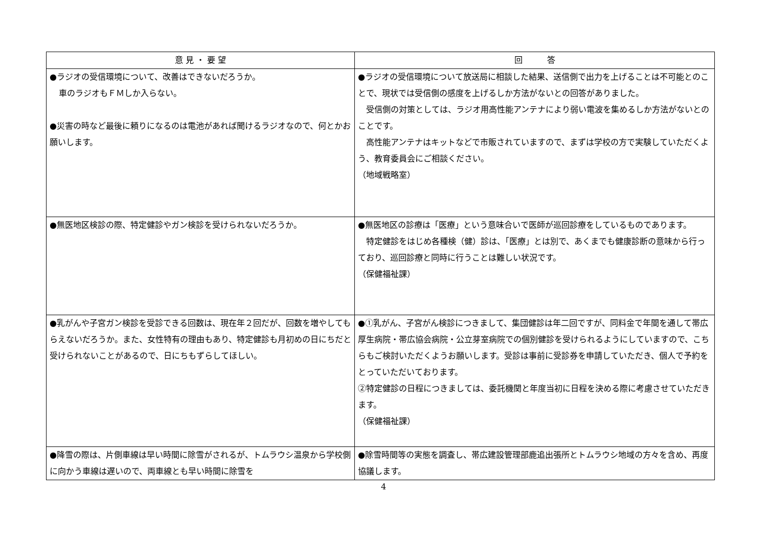| 意 見 ・ 要 望 | 回 答 |
| --- | --- |
| ●ラジオの受信環境について、改善はできないだろうか。 車のラジオもＦＭしか入らない。 ●災害の時など最後に頼りになるのは電池があれば聞けるラジオなので、何とかお願いします。 | ●ラジオの受信環境について放送局に相談した結果、送信側で出力を上げることは不可能とのことで、現状では受信側の感度を上げるしか方法がないとの回答がありました。 受信側の対策としては、ラジオ用高性能アンテナにより弱い電波を集めるしか方法がないとのことです。 高性能アンテナはキットなどで市販されていますので、まずは学校の方で実験していただくよう、教育委員会にご相談ください。 （地域戦略室） |
| ●無医地区検診の際、特定健診やガン検診を受けられないだろうか。 | ●無医地区の診療は「医療」という意味合いで医師が巡回診療をしているものであります。 特定健診をはじめ各種検（健）診は、「医療」とは別で、あくまでも健康診断の意味から行っており、巡回診療と同時に行うことは難しい状況です。 （保健福祉課） |
| ●乳がんや子宮ガン検診を受診できる回数は、現在年２回だが、回数を増やしてもらえないだろうか。また、女性特有の理由もあり、特定健診も月初めの日にちだと受けられないことがあるので、日にちもずらしてほしい。 | ●①乳がん、子宮がん検診につきまして、集団健診は年二回ですが、同料金で年間を通して帯広厚生病院・帯広協会病院・公立芽室病院での個別健診を受けられるようにしていますので、こちらもご検討いただくようお願いします。受診は事前に受診券を申請していただき、個人で予約をとっていただいております。 ②特定健診の日程につきましては、委託機関と年度当初に日程を決める際に考慮させていただきます。 （保健福祉課） |
| ●降雪の際は、片側車線は早い時間に除雪がされるが、トムラウシ温泉から学校側に向かう車線は遅いので、両車線とも早い時間に除雪を | ●除雪時間等の実態を調査し、帯広建設管理部鹿追出張所とトムラウシ地域の方々を含め、再度協議します。 |
4